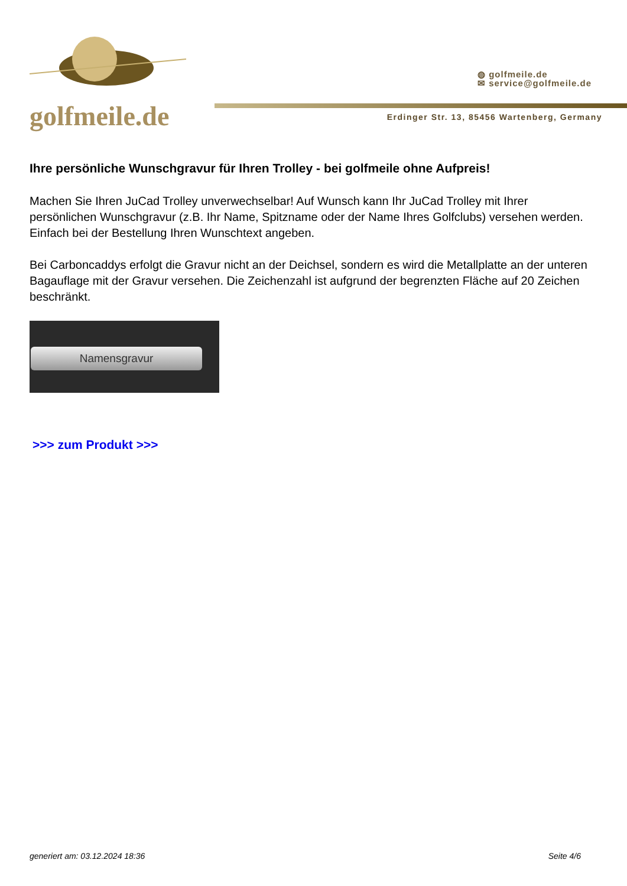golfmeile.de
◍ golfmeile.de
✉ service@golfmeile.de
Erdinger Str. 13, 85456 Wartenberg, Germany
Ihre persönliche Wunschgravur für Ihren Trolley - bei golfmeile ohne Aufpreis!
Machen Sie Ihren JuCad Trolley unverwechselbar! Auf Wunsch kann Ihr JuCad Trolley mit Ihrer persönlichen Wunschgravur (z.B. Ihr Name, Spitzname oder der Name Ihres Golfclubs) versehen werden. Einfach bei der Bestellung Ihren Wunschtext angeben.
Bei Carboncaddys erfolgt die Gravur nicht an der Deichsel, sondern es wird die Metallplatte an der unteren Bagauflage mit der Gravur versehen. Die Zeichenzahl ist aufgrund der begrenzten Fläche auf 20 Zeichen beschränkt.
Namensgravur
>>> zum Produkt >>>
generiert am: 03.12.2024 18:36 Seite 4/6